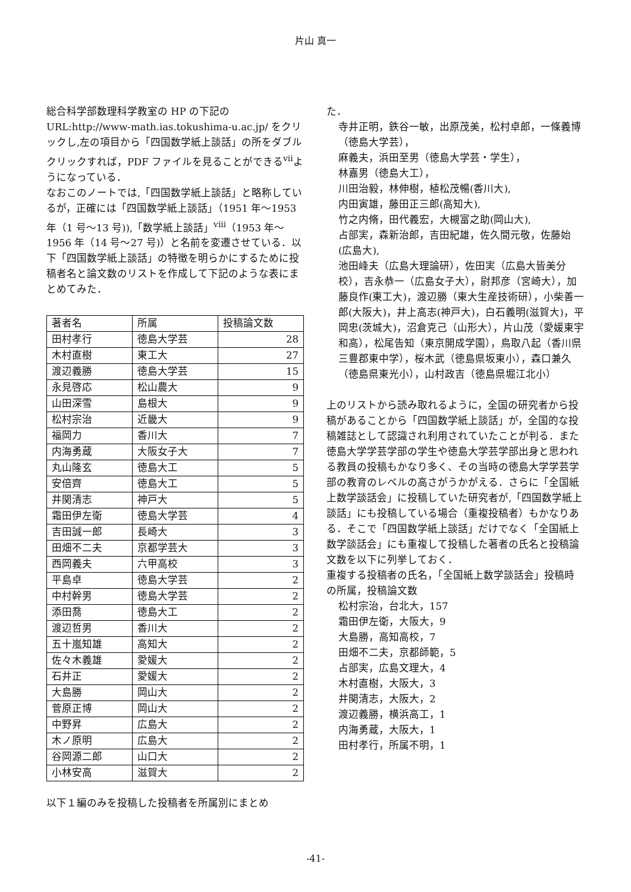片山 真一
総合科学部数理科学教室の HP の下記の URL:http://www-math.ias.tokushima-u.ac.jp/ をクリックし,左の項目から「四国数学紙上談話」の所をダブルクリックすれば，PDF ファイルを見ることができる<sup>vii</sup>ようになっている．
なおこのノートでは,「四国数学紙上談話」と略称しているが，正確には「四国数学紙上談話」（1951 年～1953 年（1 号～13 号)),「数学紙上談話」<sup>viii</sup>（1953 年～1956 年（14 号～27 号)）と名前を変遷させている．以下「四国数学紙上談話」の特徴を明らかにするために投稿者名と論文数のリストを作成して下記のような表にまとめてみた．
| 著者名 | 所属 | 投稿論文数 |
| --- | --- | --- |
| 田村孝行 | 徳島大学芸 | 28 |
| 木村直樹 | 東工大 | 27 |
| 渡辺義勝 | 徳島大学芸 | 15 |
| 永見啓応 | 松山農大 | 9 |
| 山田深雪 | 島根大 | 9 |
| 松村宗治 | 近畿大 | 9 |
| 福岡力 | 香川大 | 7 |
| 内海勇蔵 | 大阪女子大 | 7 |
| 丸山隆玄 | 徳島大工 | 5 |
| 安倍齊 | 徳島大工 | 5 |
| 井関清志 | 神戸大 | 5 |
| 霜田伊左衛 | 徳島大学芸 | 4 |
| 吉田誠一郎 | 長崎大 | 3 |
| 田畑不二夫 | 京都学芸大 | 3 |
| 西岡義夫 | 六甲高校 | 3 |
| 平島卓 | 徳島大学芸 | 2 |
| 中村幹男 | 徳島大学芸 | 2 |
| 添田喬 | 徳島大工 | 2 |
| 渡辺哲男 | 香川大 | 2 |
| 五十嵐知雄 | 高知大 | 2 |
| 佐々木義雄 | 愛媛大 | 2 |
| 石井正 | 愛媛大 | 2 |
| 大島勝 | 岡山大 | 2 |
| 菅原正博 | 岡山大 | 2 |
| 中野昇 | 広島大 | 2 |
| 木ノ原明 | 広島大 | 2 |
| 谷岡源二郎 | 山口大 | 2 |
| 小林安高 | 滋賀大 | 2 |
以下１編のみを投稿した投稿者を所属別にまとめ
た．
寺井正明，鉄谷一敏，出原茂美，松村卓郎，一條義博（徳島大学芸），
麻義夫，浜田至男（徳島大学芸・学生），
林嘉男（徳島大工），
川田治毅，林伸樹，植松茂暢(香川大),
内田寅雄，藤田正三郎(高知大),
竹之内脩，田代義宏，大槻富之助(岡山大),
占部実，森新治郎，吉田紀雄，佐久間元敬，佐藤始(広島大),
池田峰夫（広島大理論研），佐田実（広島大皆美分校），吉永恭一（広島女子大），尉邦彦（宮崎大），加藤良作(東工大)，渡辺勝（東大生産技術研），小柴善一郎(大阪大)，井上高志(神戸大)，白石義明(滋賀大)，平岡忠(茨城大)，沼倉克己（山形大），片山茂（愛媛東宇和高），松尾告知（東京開成学園），鳥取八起（香川県三豊郡東中学），桜木武（徳島県坂東小），森口兼久（徳島県東光小），山村政吉（徳島県堀江北小）
上のリストから読み取れるように，全国の研究者から投稿があることから「四国数学紙上談話」が，全国的な投稿雑誌として認識され利用されていたことが判る．また徳島大学学芸学部の学生や徳島大学芸学部出身と思われる教員の投稿もかなり多く、その当時の徳島大学学芸学部の教育のレベルの高さがうかがえる．さらに「全国紙上数学談話会」に投稿していた研究者が,「四国数学紙上談話」にも投稿している場合（重複投稿者）もかなりある．そこで「四国数学紙上談話」だけでなく「全国紙上数学談話会」にも重複して投稿した著者の氏名と投稿論文数を以下に列挙しておく．
重複する投稿者の氏名，「全国紙上数学談話会」投稿時の所属，投稿論文数
松村宗治，台北大，157
霜田伊左衛，大阪大，9
大島勝，高知高校，7
田畑不二夫，京都師範，5
占部実，広島文理大，4
木村直樹，大阪大，3
井関清志，大阪大，2
渡辺義勝，横浜高工，1
内海勇蔵，大阪大，1
田村孝行，所属不明，1
-41-